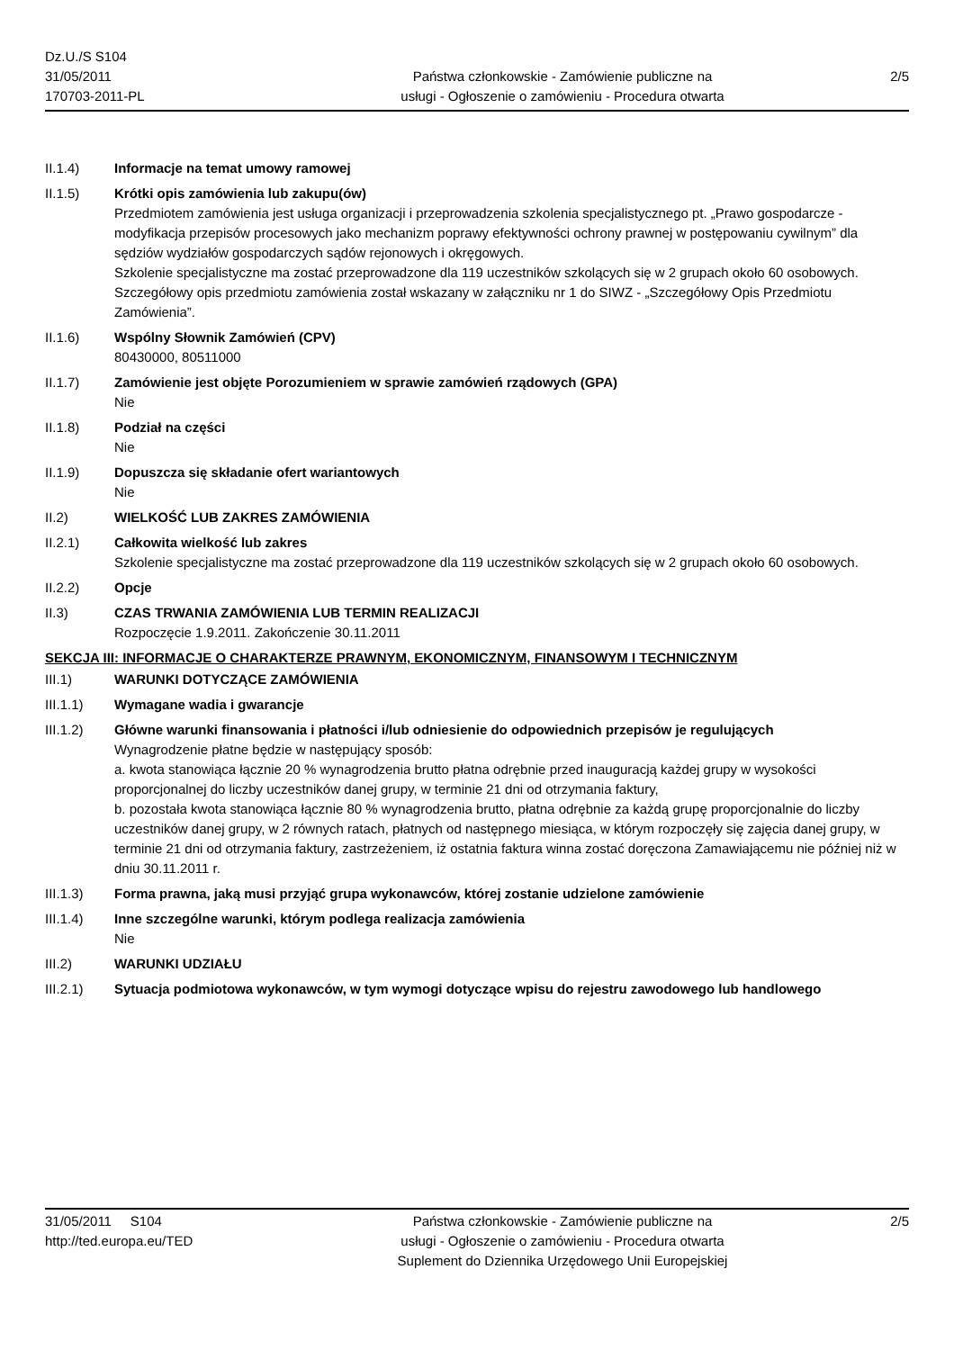Dz.U./S S104
31/05/2011
170703-2011-PL
Państwa członkowskie - Zamówienie publiczne na
usługi - Ogłoszenie o zamówieniu - Procedura otwarta
2/5
II.1.4) Informacje na temat umowy ramowej
II.1.5) Krótki opis zamówienia lub zakupu(ów)
Przedmiotem zamówienia jest usługa organizacji i przeprowadzenia szkolenia specjalistycznego pt. „Prawo gospodarcze - modyfikacja przepisów procesowych jako mechanizm poprawy efektywności ochrony prawnej w postępowaniu cywilnym” dla sędziów wydziałów gospodarczych sądów rejonowych i okręgowych.
Szkolenie specjalistyczne ma zostać przeprowadzone dla 119 uczestników szkolących się w 2 grupach około 60 osobowych.
Szczegółowy opis przedmiotu zamówienia został wskazany w załączniku nr 1 do SIWZ - „Szczegółowy Opis Przedmiotu Zamówienia”.
II.1.6) Wspólny Słownik Zamówień (CPV)
80430000, 80511000
II.1.7) Zamówienie jest objęte Porozumieniem w sprawie zamówień rządowych (GPA)
Nie
II.1.8) Podział na części
Nie
II.1.9) Dopuszcza się składanie ofert wariantowych
Nie
II.2) WIELKOŚĆ LUB ZAKRES ZAMÓWIENIA
II.2.1) Całkowita wielkość lub zakres
Szkolenie specjalistyczne ma zostać przeprowadzone dla 119 uczestników szkolących się w 2 grupach około 60 osobowych.
II.2.2) Opcje
II.3) CZAS TRWANIA ZAMÓWIENIA LUB TERMIN REALIZACJI
Rozpoczęcie 1.9.2011. Zakończenie 30.11.2011
SEKCJA III: INFORMACJE O CHARAKTERZE PRAWNYM, EKONOMICZNYM, FINANSOWYM I TECHNICZNYM
III.1) WARUNKI DOTYCZĄCE ZAMÓWIENIA
III.1.1) Wymagane wadia i gwarancje
III.1.2) Główne warunki finansowania i płatności i/lub odniesienie do odpowiednich przepisów je regulujących
Wynagrodzenie płatne będzie w następujący sposób:
a. kwota stanowiąca łącznie 20 % wynagrodzenia brutto płatna odrębnie przed inauguracją każdej grupy w wysokości proporcjonalnej do liczby uczestników danej grupy, w terminie 21 dni od otrzymania faktury,
b. pozostała kwota stanowiąca łącznie 80 % wynagrodzenia brutto, płatna odrębnie za każdą grupę proporcjonalnie do liczby uczestników danej grupy, w 2 równych ratach, płatnych od następnego miesiąca, w którym rozpoczęły się zajęcia danej grupy, w terminie 21 dni od otrzymania faktury, zastrzeżeniem, iż ostatnia faktura winna zostać doręczona Zamawiającemu nie później niż w dniu 30.11.2011 r.
III.1.3) Forma prawna, jaką musi przyjąć grupa wykonawców, której zostanie udzielone zamówienie
III.1.4) Inne szczególne warunki, którym podlega realizacja zamówienia
Nie
III.2) WARUNKI UDZIAŁU
III.2.1) Sytuacja podmiotowa wykonawców, w tym wymogi dotyczące wpisu do rejestru zawodowego lub handlowego
31/05/2011 S104
http://ted.europa.eu/TED
Państwa członkowskie - Zamówienie publiczne na
usługi - Ogłoszenie o zamówieniu - Procedura otwarta
Suplement do Dziennika Urzędowego Unii Europejskiej
2/5